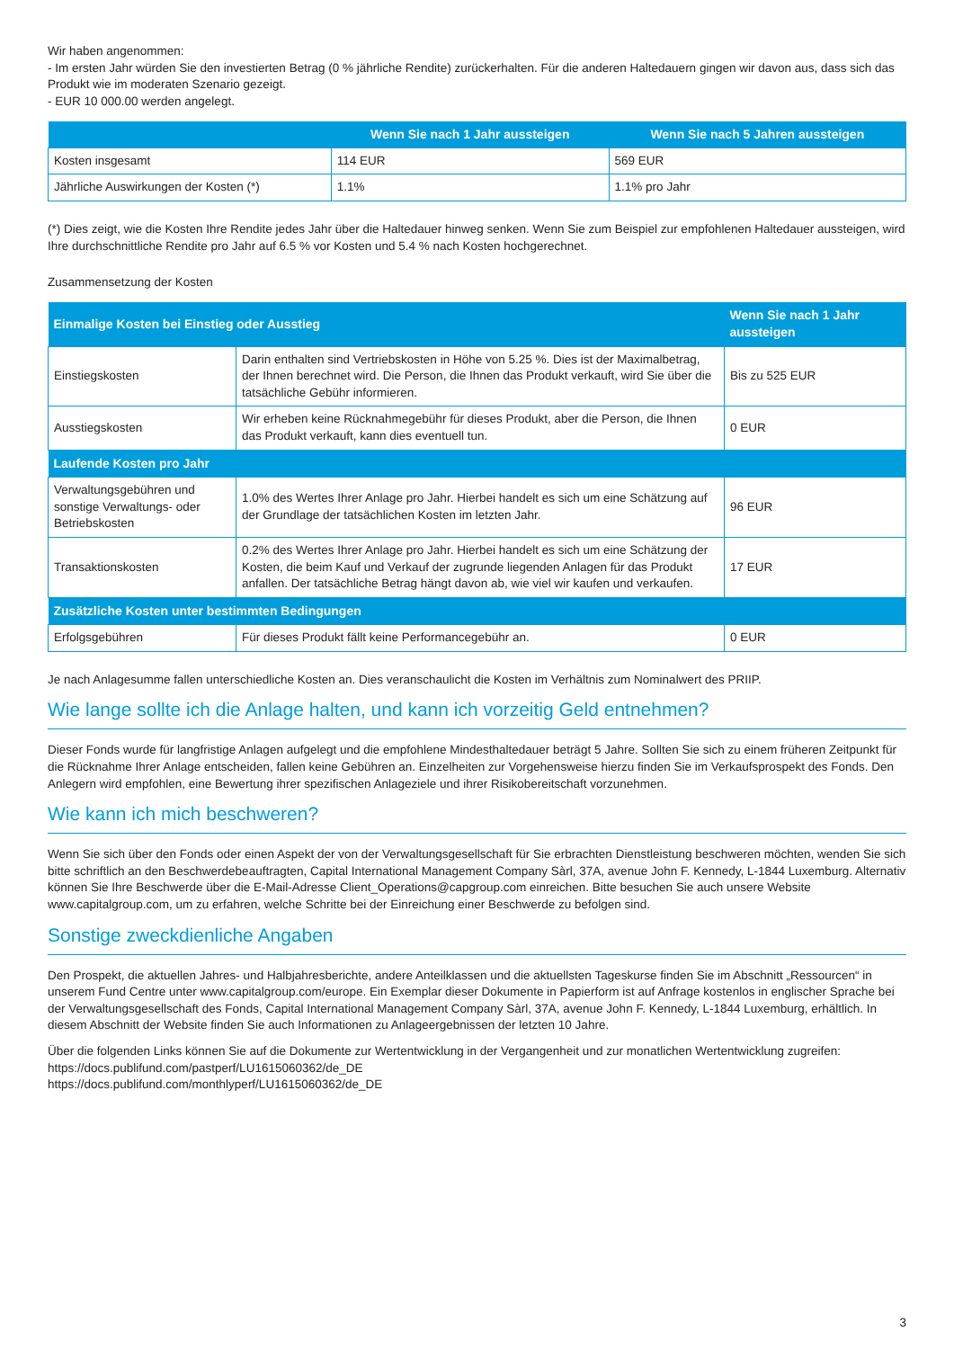Wir haben angenommen:
- Im ersten Jahr würden Sie den investierten Betrag (0 % jährliche Rendite) zurückerhalten. Für die anderen Haltedauern gingen wir davon aus, dass sich das Produkt wie im moderaten Szenario gezeigt.
- EUR 10 000.00 werden angelegt.
| | Wenn Sie nach 1 Jahr aussteigen | Wenn Sie nach 5 Jahren aussteigen |
| --- | --- | --- |
| Kosten insgesamt | 114 EUR | 569 EUR |
| Jährliche Auswirkungen der Kosten (*) | 1.1% | 1.1% pro Jahr |
(*) Dies zeigt, wie die Kosten Ihre Rendite jedes Jahr über die Haltedauer hinweg senken. Wenn Sie zum Beispiel zur empfohlenen Haltedauer aussteigen, wird Ihre durchschnittliche Rendite pro Jahr auf 6.5 % vor Kosten und 5.4 % nach Kosten hochgerechnet.
Zusammensetzung der Kosten
| Einmalige Kosten bei Einstieg oder Ausstieg | | Wenn Sie nach 1 Jahr aussteigen |
| --- | --- | --- |
| Einstiegskosten | Darin enthalten sind Vertriebskosten in Höhe von 5.25 %. Dies ist der Maximalbetrag, der Ihnen berechnet wird. Die Person, die Ihnen das Produkt verkauft, wird Sie über die tatsächliche Gebühr informieren. | Bis zu 525 EUR |
| Ausstiegskosten | Wir erheben keine Rücknahmegebühr für dieses Produkt, aber die Person, die Ihnen das Produkt verkauft, kann dies eventuell tun. | 0 EUR |
| Laufende Kosten pro Jahr | | |
| Verwaltungsgebühren und sonstige Verwaltungs- oder Betriebskosten | 1.0% des Wertes Ihrer Anlage pro Jahr. Hierbei handelt es sich um eine Schätzung auf der Grundlage der tatsächlichen Kosten im letzten Jahr. | 96 EUR |
| Transaktionskosten | 0.2% des Wertes Ihrer Anlage pro Jahr. Hierbei handelt es sich um eine Schätzung der Kosten, die beim Kauf und Verkauf der zugrunde liegenden Anlagen für das Produkt anfallen. Der tatsächliche Betrag hängt davon ab, wie viel wir kaufen und verkaufen. | 17 EUR |
| Zusätzliche Kosten unter bestimmten Bedingungen | | |
| Erfolgsgebühren | Für dieses Produkt fällt keine Performancegebühr an. | 0 EUR |
Je nach Anlagesumme fallen unterschiedliche Kosten an. Dies veranschaulicht die Kosten im Verhältnis zum Nominalwert des PRIIP.
Wie lange sollte ich die Anlage halten, und kann ich vorzeitig Geld entnehmen?
Dieser Fonds wurde für langfristige Anlagen aufgelegt und die empfohlene Mindesthaltedauer beträgt 5 Jahre. Sollten Sie sich zu einem früheren Zeitpunkt für die Rücknahme Ihrer Anlage entscheiden, fallen keine Gebühren an. Einzelheiten zur Vorgehensweise hierzu finden Sie im Verkaufsprospekt des Fonds. Den Anlegern wird empfohlen, eine Bewertung ihrer spezifischen Anlageziele und ihrer Risikobereitschaft vorzunehmen.
Wie kann ich mich beschweren?
Wenn Sie sich über den Fonds oder einen Aspekt der von der Verwaltungsgesellschaft für Sie erbrachten Dienstleistung beschweren möchten, wenden Sie sich bitte schriftlich an den Beschwerdebeauftragten, Capital International Management Company Sàrl, 37A, avenue John F. Kennedy, L-1844 Luxemburg. Alternativ können Sie Ihre Beschwerde über die E-Mail-Adresse Client_Operations@capgroup.com einreichen. Bitte besuchen Sie auch unsere Website www.capitalgroup.com, um zu erfahren, welche Schritte bei der Einreichung einer Beschwerde zu befolgen sind.
Sonstige zweckdienliche Angaben
Den Prospekt, die aktuellen Jahres- und Halbjahresberichte, andere Anteilklassen und die aktuellsten Tageskurse finden Sie im Abschnitt „Ressourcen“ in unserem Fund Centre unter www.capitalgroup.com/europe. Ein Exemplar dieser Dokumente in Papierform ist auf Anfrage kostenlos in englischer Sprache bei der Verwaltungsgesellschaft des Fonds, Capital International Management Company Sàrl, 37A, avenue John F. Kennedy, L-1844 Luxemburg, erhältlich. In diesem Abschnitt der Website finden Sie auch Informationen zu Anlageergebnissen der letzten 10 Jahre.
Über die folgenden Links können Sie auf die Dokumente zur Wertentwicklung in der Vergangenheit und zur monatlichen Wertentwicklung zugreifen:
https://docs.publifund.com/pastperf/LU1615060362/de_DE
https://docs.publifund.com/monthlyperf/LU1615060362/de_DE
3